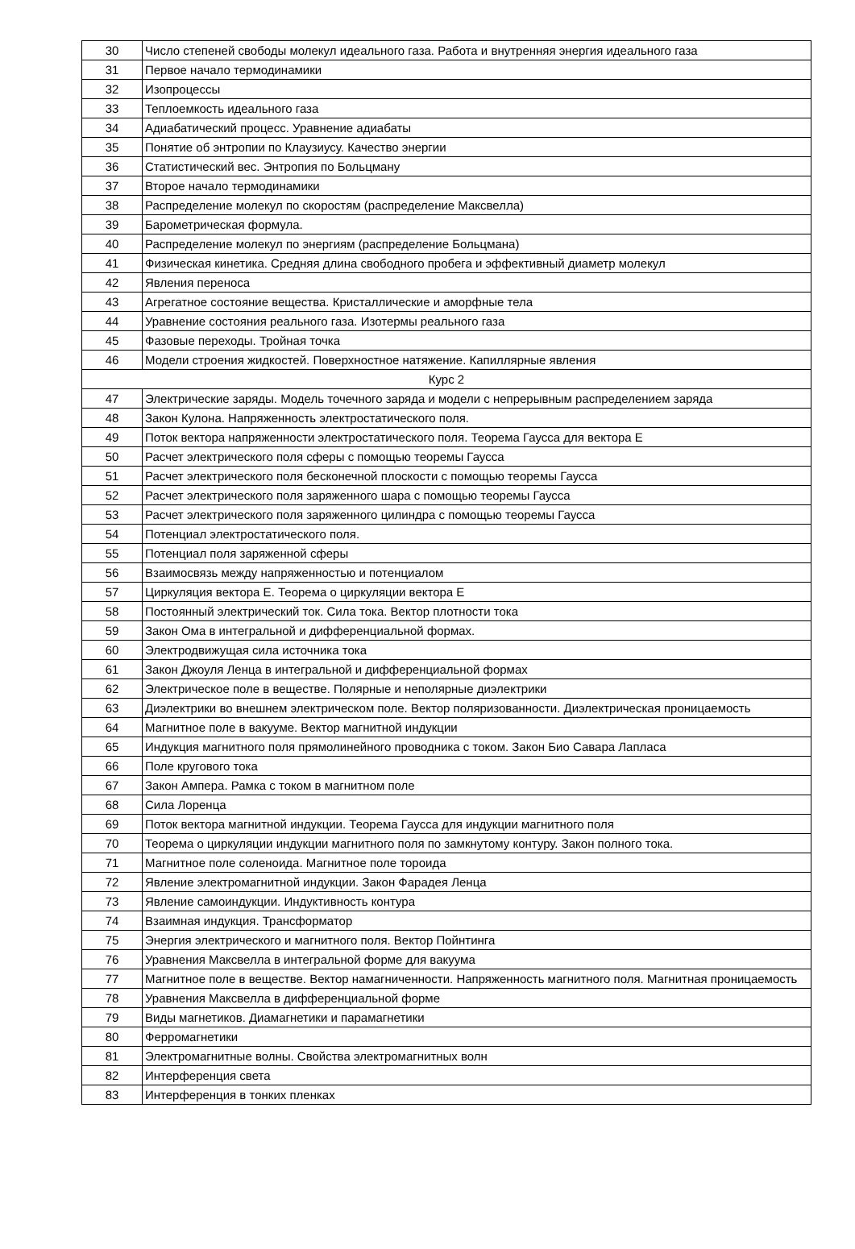| 30 | Число степеней свободы молекул идеального газа. Работа и внутренняя энергия идеального газа |
| 31 | Первое начало термодинамики |
| 32 | Изопроцессы |
| 33 | Теплоемкость идеального газа |
| 34 | Адиабатический процесс. Уравнение адиабаты |
| 35 | Понятие об энтропии по Клаузиусу. Качество энергии |
| 36 | Статистический вес. Энтропия по Больцману |
| 37 | Второе начало термодинамики |
| 38 | Распределение молекул по скоростям (распределение Максвелла) |
| 39 | Барометрическая формула. |
| 40 | Распределение молекул по энергиям (распределение Больцмана) |
| 41 | Физическая кинетика. Средняя длина свободного пробега и эффективный диаметр молекул |
| 42 | Явления переноса |
| 43 | Агрегатное состояние вещества. Кристаллические и аморфные тела |
| 44 | Уравнение состояния реального газа. Изотермы реального газа |
| 45 | Фазовые переходы. Тройная точка |
| 46 | Модели строения жидкостей. Поверхностное натяжение. Капиллярные явления |
| Курс 2 | |
| 47 | Электрические заряды. Модель точечного заряда и модели с непрерывным распределением заряда |
| 48 | Закон Кулона. Напряженность электростатического поля. |
| 49 | Поток вектора напряженности электростатического поля. Теорема Гаусса для вектора E |
| 50 | Расчет электрического поля сферы с помощью теоремы Гаусса |
| 51 | Расчет электрического поля бесконечной плоскости с помощью теоремы Гаусса |
| 52 | Расчет электрического поля заряженного шара с помощью теоремы Гаусса |
| 53 | Расчет электрического поля заряженного цилиндра с помощью теоремы Гаусса |
| 54 | Потенциал электростатического поля. |
| 55 | Потенциал поля заряженной сферы |
| 56 | Взаимосвязь между напряженностью и потенциалом |
| 57 | Циркуляция вектора E. Теорема о циркуляции вектора E |
| 58 | Постоянный электрический ток. Сила тока. Вектор плотности тока |
| 59 | Закон Ома в интегральной и дифференциальной формах. |
| 60 | Электродвижущая сила источника тока |
| 61 | Закон Джоуля Ленца в интегральной и дифференциальной формах |
| 62 | Электрическое поле в веществе. Полярные и неполярные диэлектрики |
| 63 | Диэлектрики во внешнем электрическом поле. Вектор поляризованности. Диэлектрическая проницаемость |
| 64 | Магнитное поле в вакууме. Вектор магнитной индукции |
| 65 | Индукция магнитного поля прямолинейного проводника с током. Закон Био Савара Лапласа |
| 66 | Поле кругового тока |
| 67 | Закон Ампера. Рамка с током в магнитном поле |
| 68 | Сила Лоренца |
| 69 | Поток вектора магнитной индукции. Теорема Гаусса для индукции магнитного поля |
| 70 | Теорема о циркуляции индукции магнитного поля по замкнутому контуру. Закон полного тока. |
| 71 | Магнитное поле соленоида. Магнитное поле тороида |
| 72 | Явление электромагнитной индукции. Закон Фарадея Ленца |
| 73 | Явление самоиндукции. Индуктивность контура |
| 74 | Взаимная индукция. Трансформатор |
| 75 | Энергия электрического и магнитного поля. Вектор Пойнтинга |
| 76 | Уравнения Максвелла в интегральной форме для вакуума |
| 77 | Магнитное поле в веществе. Вектор намагниченности. Напряженность магнитного поля. Магнитная проницаемость |
| 78 | Уравнения Максвелла в дифференциальной форме |
| 79 | Виды магнетиков. Диамагнетики и парамагнетики |
| 80 | Ферромагнетики |
| 81 | Электромагнитные волны. Свойства электромагнитных волн |
| 82 | Интерференция света |
| 83 | Интерференция в тонких пленках |